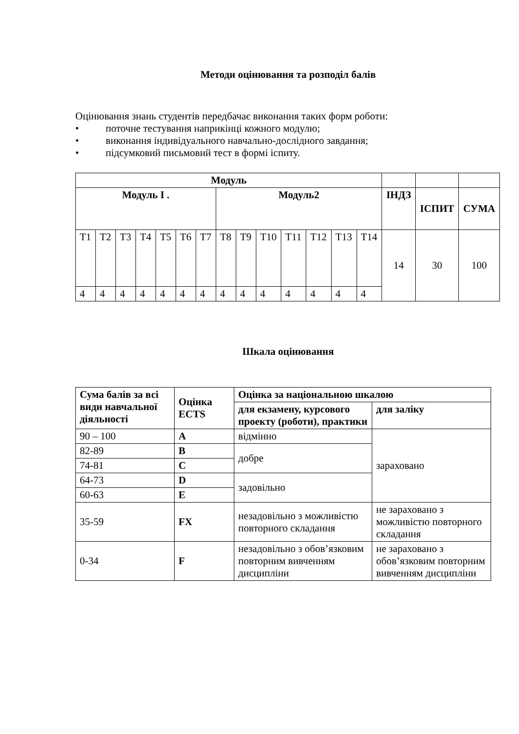Методи оцінювання та розподіл балів
Оцінювання знань студентів передбачає виконання таких форм роботи:
• поточне тестування наприкінці кожного модулю;
• виконання індивідуального навчально-дослідного завдання;
• підсумковий письмовий тест в формі іспиту.
| Модуль | | | | | | | | | | | | | | | | |
| --- | --- | --- | --- | --- | --- | --- | --- | --- | --- | --- | --- | --- | --- | --- | --- | --- |
| Модуль І . | | | | | | | Модуль2 | | | | | | | ІНДЗ | ІСПИТ | СУМА |
| Т1 | Т2 | Т3 | Т4 | Т5 | Т6 | Т7 | Т8 | Т9 | Т10 | Т11 | Т12 | Т13 | Т14 | 14 | 30 | 100 |
| 4 | 4 | 4 | 4 | 4 | 4 | 4 | 4 | 4 | 4 | 4 | 4 | 4 | 4 | | | |
Шкала оцінювання
| Сума балів за всі види навчальної діяльності | Оцінка ECTS | Оцінка за національною шкалою | |
| --- | --- | --- | --- |
| | | для екзамену, курсового проекту (роботи), практики | для заліку |
| 90 – 100 | A | відмінно | зараховано |
| 82-89 | B | добре | |
| 74-81 | C | | |
| 64-73 | D | задовільно | |
| 60-63 | E | | |
| 35-59 | FX | незадовільно з можливістю повторного складання | не зараховано з можливістю повторного складання |
| 0-34 | F | незадовільно з обов’язковим повторним вивченням дисципліни | не зараховано з обов’язковим повторним вивченням дисципліни |